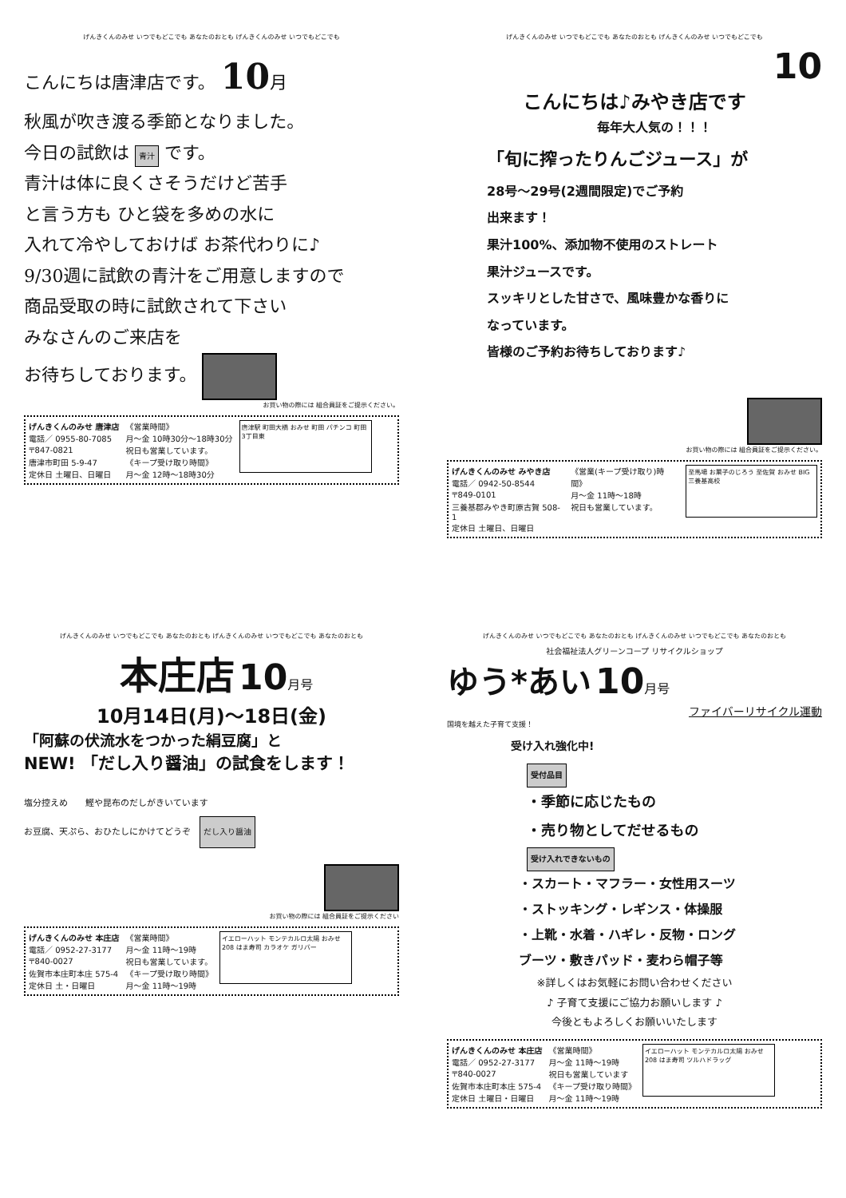げんきくんのみせ いつでもどこでも あなたのおとも げんきくんのみせ いつでもどこでも
こんにちは唐津店です。 10月
秋風が吹き渡る季節となりました。
今日の試飲は 青汁 です。
青汁は体に良くさそうだけど苦手
と言う方も ひと袋を多めの水に
入れて冷やしておけば お茶代わりに♪
9/30週に試飲の青汁をご用意しますので
商品受取の時に試飲されて下さい
みなさんのご来店を
お待ちしております。
お買い物の際には 組合員証をご提示ください。
げんきくんのみせ 唐津店
電話／ 0955-80-7085
〒847-0821
唐津市町田 5-9-47
定休日 土曜日、日曜日
《営業時間》
月～金 10時30分～18時30分
祝日も営業しています。
《キープ受け取り時間》
月～金 12時～18時30分
唐津駅 町田大橋 おみせ 町田 パチンコ 町田3丁目東
げんきくんのみせ いつでもどこでも あなたのおとも げんきくんのみせ いつでもどこでも
10
こんにちは♪みやき店です
毎年大人気の！！！
「旬に搾ったりんごジュース」が
28号～29号(2週間限定)でご予約
出来ます！
果汁100%、添加物不使用のストレート
果汁ジュースです。
スッキリとした甘さで、風味豊かな香りに
なっています。
皆様のご予約お待ちしております♪
お買い物の際には 組合員証をご提示ください。
げんきくんのみせ みやき店
電話／ 0942-50-8544
〒849-0101
三養基郡みやき町原古賀 508-1
定休日 土曜日、日曜日
《営業(キープ受け取り)時間》
月～金 11時～18時
祝日も営業しています。
至馬場 お菓子のじろう 至佐賀 おみせ BIG 三養基高校
げんきくんのみせ いつでもどこでも あなたのおとも げんきくんのみせ いつでもどこでも あなたのおとも
本庄店 10月号
10月14日(月)～18日(金)
「阿蘇の伏流水をつかった絹豆腐」と
NEW! 「だし入り醤油」の試食をします！
塩分控えめ　　鰹や昆布のだしがきいています
お豆腐、天ぷら、おひたしにかけてどうぞ　だし入り醤油
お買い物の際には 組合員証をご提示ください
げんきくんのみせ 本庄店
電話／ 0952-27-3177
〒840-0027
佐賀市本庄町本庄 575-4
定休日 土・日曜日
《営業時間》
月～金 11時～19時
祝日も営業しています。
《キープ受け取り時間》
月～金 11時～19時
イエローハット モンテカルロ太陽 おみせ 208 はま寿司 カラオケ ガリバー
げんきくんのみせ いつでもどこでも あなたのおとも げんきくんのみせ いつでもどこでも あなたのおとも
社会福祉法人グリーンコープ リサイクルショップ
ゆう*あい 10月号
ファイバーリサイクル運動
国境を越えた子育て支援！
受け入れ強化中!
受付品目
・季節に応じたもの
・売り物としてだせるもの
受け入れできないもの
・スカート・マフラー・女性用スーツ
・ストッキング・レギンス・体操服
・上靴・水着・ハギレ・反物・ロング
ブーツ・敷きパッド・麦わら帽子等
※詳しくはお気軽にお問い合わせください
♪ 子育て支援にご協力お願いします ♪
今後ともよろしくお願いいたします
げんきくんのみせ 本庄店
電話／ 0952-27-3177
〒840-0027
佐賀市本庄町本庄 575-4
定休日 土曜日・日曜日
《営業時間》
月～金 11時～19時
祝日も営業しています
《キープ受け取り時間》
月～金 11時～19時
イエローハット モンテカルロ太陽 おみせ 208 はま寿司 ツルハドラッグ